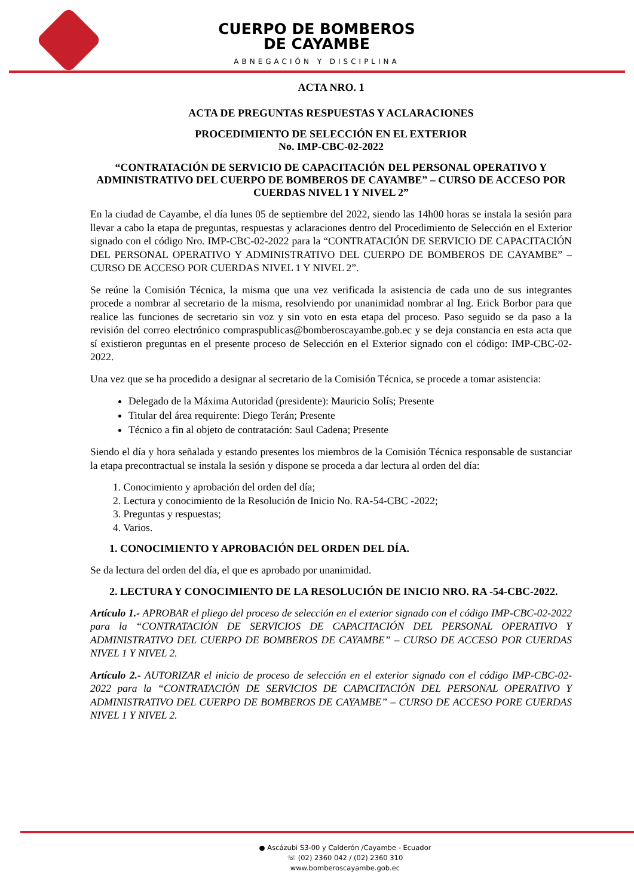CUERPO DE BOMBEROS
DE CAYAMBE
ABNEGACIÓN Y DISCIPLINA
ACTA NRO. 1
ACTA DE PREGUNTAS RESPUESTAS Y ACLARACIONES
PROCEDIMIENTO DE SELECCIÓN EN EL EXTERIOR
No. IMP-CBC-02-2022
“CONTRATACIÓN DE SERVICIO DE CAPACITACIÓN DEL PERSONAL OPERATIVO Y ADMINISTRATIVO DEL CUERPO DE BOMBEROS DE CAYAMBE” – CURSO DE ACCESO POR CUERDAS NIVEL 1 Y NIVEL 2”
En la ciudad de Cayambe, el día lunes 05 de septiembre del 2022, siendo las 14h00 horas se instala la sesión para llevar a cabo la etapa de preguntas, respuestas y aclaraciones dentro del Procedimiento de Selección en el Exterior signado con el código Nro. IMP-CBC-02-2022 para la “CONTRATACIÓN DE SERVICIO DE CAPACITACIÓN DEL PERSONAL OPERATIVO Y ADMINISTRATIVO DEL CUERPO DE BOMBEROS DE CAYAMBE” – CURSO DE ACCESO POR CUERDAS NIVEL 1 Y NIVEL 2”.
Se reúne la Comisión Técnica, la misma que una vez verificada la asistencia de cada uno de sus integrantes procede a nombrar al secretario de la misma, resolviendo por unanimidad nombrar al Ing. Erick Borbor para que realice las funciones de secretario sin voz y sin voto en esta etapa del proceso. Paso seguido se da paso a la revisión del correo electrónico compraspublicas@bomberoscayambe.gob.ec y se deja constancia en esta acta que sí existieron preguntas en el presente proceso de Selección en el Exterior signado con el código: IMP-CBC-02-2022.
Una vez que se ha procedido a designar al secretario de la Comisión Técnica, se procede a tomar asistencia:
Delegado de la Máxima Autoridad (presidente): Mauricio Solís; Presente
Titular del área requirente: Diego Terán; Presente
Técnico a fin al objeto de contratación: Saul Cadena; Presente
Siendo el día y hora señalada y estando presentes los miembros de la Comisión Técnica responsable de sustanciar la etapa precontractual se instala la sesión y dispone se proceda a dar lectura al orden del día:
1. Conocimiento y aprobación del orden del día;
2. Lectura y conocimiento de la Resolución de Inicio No. RA-54-CBC -2022;
3. Preguntas y respuestas;
4. Varios.
1. CONOCIMIENTO Y APROBACIÓN DEL ORDEN DEL DÍA.
Se da lectura del orden del día, el que es aprobado por unanimidad.
2. LECTURA Y CONOCIMIENTO DE LA RESOLUCIÓN DE INICIO NRO. RA -54-CBC-2022.
Artículo 1.- APROBAR el pliego del proceso de selección en el exterior signado con el código IMP-CBC-02-2022 para la “CONTRATACIÓN DE SERVICIOS DE CAPACITACIÓN DEL PERSONAL OPERATIVO Y ADMINISTRATIVO DEL CUERPO DE BOMBEROS DE CAYAMBE” – CURSO DE ACCESO POR CUERDAS NIVEL 1 Y NIVEL 2.
Artículo 2.- AUTORIZAR el inicio de proceso de selección en el exterior signado con el código IMP-CBC-02-2022 para la “CONTRATACIÓN DE SERVICIOS DE CAPACITACIÓN DEL PERSONAL OPERATIVO Y ADMINISTRATIVO DEL CUERPO DE BOMBEROS DE CAYAMBE” – CURSO DE ACCESO PORE CUERDAS NIVEL 1 Y NIVEL 2.
● Ascázubi S3-00 y Calderón /Cayambe - Ecuador
☏ (02) 2360 042 / (02) 2360 310
www.bomberoscayambe.gob.ec